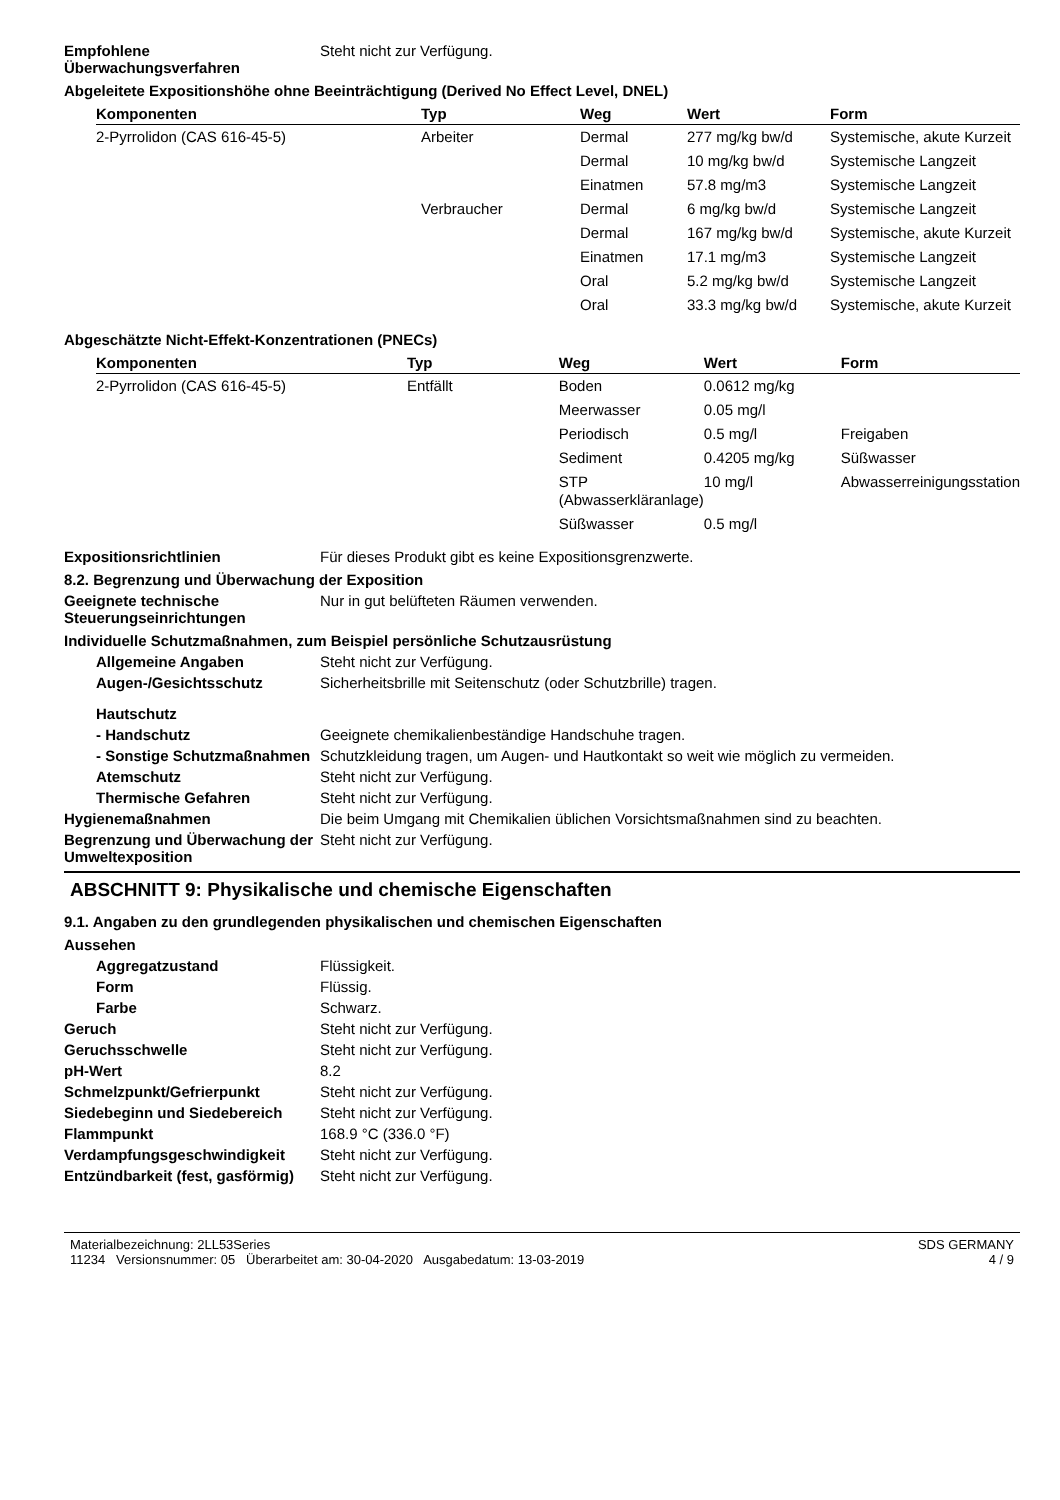Empfohlene Überwachungsverfahren
Steht nicht zur Verfügung.
Abgeleitete Expositionshöhe ohne Beeinträchtigung (Derived No Effect Level, DNEL)
| Komponenten | Typ | Weg | Wert | Form |
| --- | --- | --- | --- | --- |
| 2-Pyrrolidon (CAS 616-45-5) | Arbeiter | Dermal | 277 mg/kg bw/d | Systemische, akute Kurzeit |
| | | Dermal | 10 mg/kg bw/d | Systemische Langzeit |
| | | Einatmen | 57.8 mg/m3 | Systemische Langzeit |
| | Verbraucher | Dermal | 6 mg/kg bw/d | Systemische Langzeit |
| | | Dermal | 167 mg/kg bw/d | Systemische, akute Kurzeit |
| | | Einatmen | 17.1 mg/m3 | Systemische Langzeit |
| | | Oral | 5.2 mg/kg bw/d | Systemische Langzeit |
| | | Oral | 33.3 mg/kg bw/d | Systemische, akute Kurzeit |
Abgeschätzte Nicht-Effekt-Konzentrationen (PNECs)
| Komponenten | Typ | Weg | Wert | Form |
| --- | --- | --- | --- | --- |
| 2-Pyrrolidon (CAS 616-45-5) | Entfällt | Boden | 0.0612 mg/kg | |
| | | Meerwasser | 0.05 mg/l | |
| | | Periodisch | 0.5 mg/l | Freigaben |
| | | Sediment | 0.4205 mg/kg | Süßwasser |
| | | STP (Abwasserkläranlage) | 10 mg/l | Abwasserreinigungsstation |
| | | Süßwasser | 0.5 mg/l | |
Expositionsrichtlinien Für dieses Produkt gibt es keine Expositionsgrenzwerte.
8.2. Begrenzung und Überwachung der Exposition
Geeignete technische Steuerungseinrichtungen
Nur in gut belüfteten Räumen verwenden.
Individuelle Schutzmaßnahmen, zum Beispiel persönliche Schutzausrüstung
Allgemeine Angaben Steht nicht zur Verfügung.
Augen-/Gesichtsschutz Sicherheitsbrille mit Seitenschutz (oder Schutzbrille) tragen.
Hautschutz
- Handschutz Geeignete chemikalienbeständige Handschuhe tragen.
- Sonstige Schutzmaßnahmen
Schutzkleidung tragen, um Augen- und Hautkontakt so weit wie möglich zu vermeiden.
Atemschutz Steht nicht zur Verfügung.
Thermische Gefahren Steht nicht zur Verfügung.
Hygienemaßnahmen Die beim Umgang mit Chemikalien üblichen Vorsichtsmaßnahmen sind zu beachten.
Begrenzung und Überwachung der Umweltexposition
Steht nicht zur Verfügung.
ABSCHNITT 9: Physikalische und chemische Eigenschaften
9.1. Angaben zu den grundlegenden physikalischen und chemischen Eigenschaften
Aussehen
Aggregatzustand Flüssigkeit.
Form Flüssig.
Farbe Schwarz.
Geruch Steht nicht zur Verfügung.
Geruchsschwelle Steht nicht zur Verfügung.
pH-Wert 8.2
Schmelzpunkt/Gefrierpunkt Steht nicht zur Verfügung.
Siedebeginn und Siedebereich Steht nicht zur Verfügung.
Flammpunkt 168.9 °C (336.0 °F)
Verdampfungsgeschwindigkeit Steht nicht zur Verfügung.
Entzündbarkeit (fest, gasförmig)
Steht nicht zur Verfügung.
Materialbezeichnung: 2LL53Series
11234 Versionsnummer: 05 Überarbeitet am: 30-04-2020 Ausgabedatum: 13-03-2019
SDS GERMANY
4 / 9